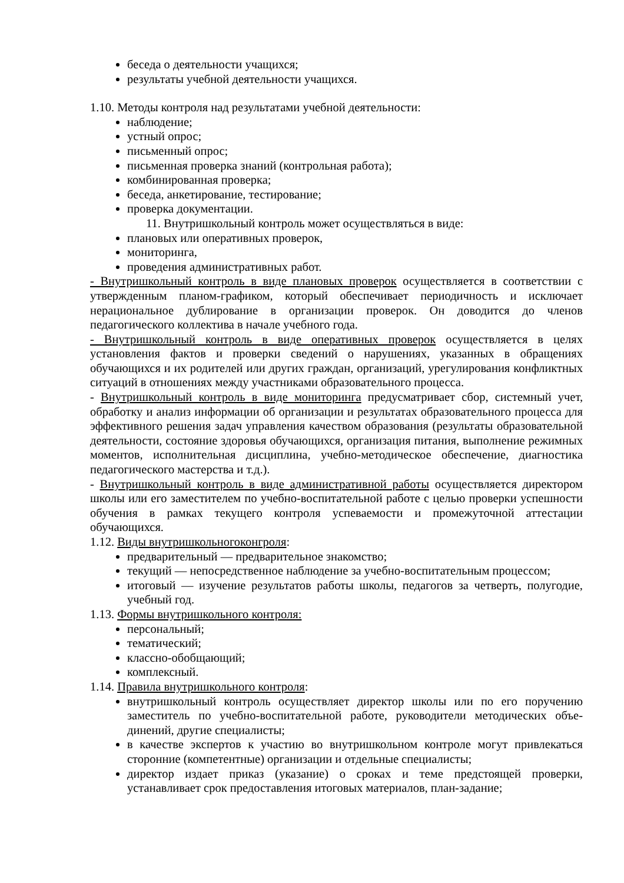беседа о деятельности учащихся;
результаты учебной деятельности учащихся.
1.10. Методы контроля над результатами учебной деятельности:
наблюдение;
устный опрос;
письменный опрос;
письменная проверка знаний (контрольная работа);
комбинированная проверка;
беседа, анкетирование, тестирование;
проверка документации.
11. Внутришкольный контроль может осуществляться в виде:
плановых или оперативных проверок,
мониторинга,
проведения административных работ.
- Внутришкольный контроль в виде плановых проверок осуществляется в соответствии с утвержденным планом-графиком, который обеспечивает периодичность и исключает нерациональное дублирование в организации проверок. Он доводится до членов педагогического коллектива в начале учебного года.
- Внутришкольный контроль в виде оперативных проверок осуществляется в целях установления фактов и проверки сведений о нарушениях, указанных в обращениях обучающихся и их родителей или других граждан, организаций, урегулирования конфликтных ситуаций в отношениях между участниками образовательного процесса.
- Внутришкольный контроль в виде мониторинга предусматривает сбор, системный учет, обработку и анализ информации об организации и результатах образовательного процесса для эффективного решения задач управления качеством образования (результаты образовательной деятельности, состояние здоровья обучающихся, организация питания, выполнение режимных моментов, исполнительная дисциплина, учебно-методическое обеспечение, диагностика педагогического мастерства и т.д.).
- Внутришкольный контроль в виде административной работы осуществляется директором школы или его заместителем по учебно-воспитательной работе с целью проверки успешности обучения в рамках текущего контроля успеваемости и промежуточной аттестации обучающихся.
1.12. Виды внутришкольногоконгроля:
предварительный — предварительное знакомство;
текущий — непосредственное наблюдение за учебно-воспитательным процессом;
итоговый — изучение результатов работы школы, педагогов за четверть, полугодие, учебный год.
1.13. Формы внутришкольного контроля:
персональный;
тематический;
классно-обобщающий;
комплексный.
1.14. Правила внутришкольного контроля:
внутришкольный контроль осуществляет директор школы или по его поручению заместитель по учебно-воспитательной работе, руководители методических объе-динений, другие специалисты;
в качестве экспертов к участию во внутришкольном контроле могут привлекаться сторонние (компетентные) организации и отдельные специалисты;
директор издает приказ (указание) о сроках и теме предстоящей проверки, устанавливает срок предоставления итоговых материалов, план-задание;